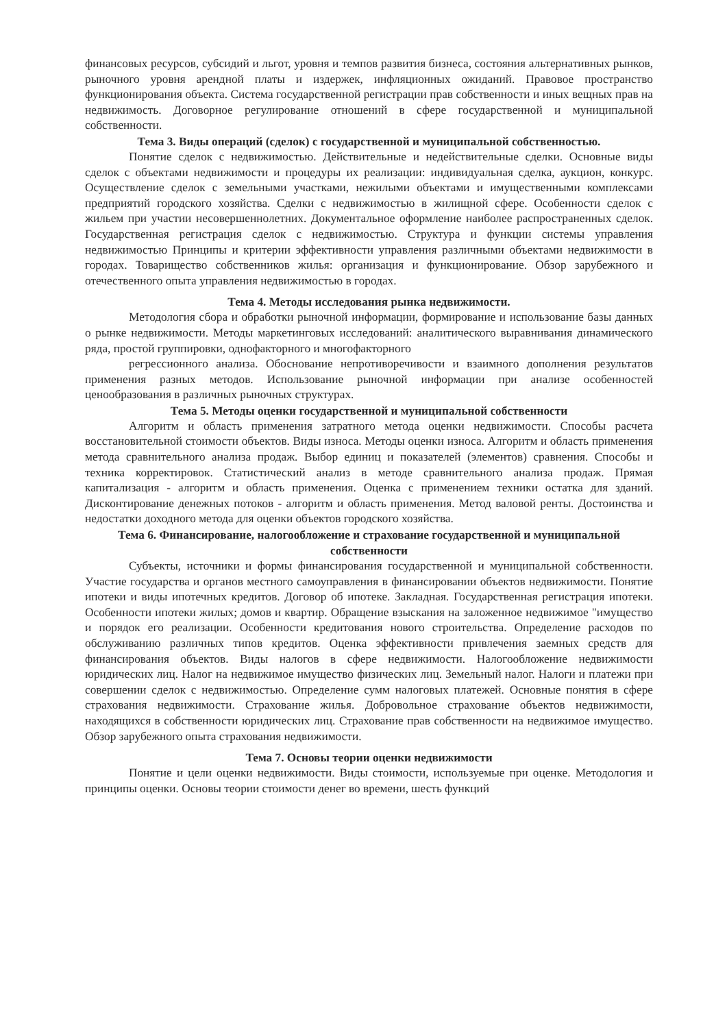финансовых ресурсов, субсидий и льгот, уровня и темпов развития бизнеса, состояния альтернативных рынков, рыночного уровня арендной платы и издержек, инфляционных ожиданий. Правовое пространство функционирования объекта. Система государственной регистрации прав собственности и иных вещных прав на недвижимость. Договорное регулирование отношений в сфере государственной и муниципальной собственности.
Тема 3. Виды операций (сделок) с государственной и муниципальной собственностью.
Понятие сделок с недвижимостью. Действительные и недействительные сделки. Основные виды сделок с объектами недвижимости и процедуры их реализации: индивидуальная сделка, аукцион, конкурс. Осуществление сделок с земельными участками, нежилыми объектами и имущественными комплексами предприятий городского хозяйства. Сделки с недвижимостью в жилищной сфере. Особенности сделок с жильем при участии несовершеннолетних. Документальное оформление наиболее распространенных сделок. Государственная регистрация сделок с недвижимостью. Структура и функции системы управления недвижимостью Принципы и критерии эффективности управления различными объектами недвижимости в городах. Товарищество собственников жилья: организация и функционирование. Обзор зарубежного и отечественного опыта управления недвижимостью в городах.
Тема 4. Методы исследования рынка недвижимости.
Методология сбора и обработки рыночной информации, формирование и использование базы данных о рынке недвижимости. Методы маркетинговых исследований: аналитического выравнивания динамического ряда, простой группировки, однофакторного и многофакторного
регрессионного анализа. Обоснование непротиворечивости и взаимного дополнения результатов применения разных методов. Использование рыночной информации при анализе особенностей ценообразования в различных рыночных структурах.
Тема 5. Методы оценки государственной и муниципальной собственности
Алгоритм и область применения затратного метода оценки недвижимости. Способы расчета восстановительной стоимости объектов. Виды износа. Методы оценки износа. Алгоритм и область применения метода сравнительного анализа продаж. Выбор единиц и показателей (элементов) сравнения. Способы и техника корректировок. Статистический анализ в методе сравнительного анализа продаж. Прямая капитализация - алгоритм и область применения. Оценка с применением техники остатка для зданий. Дисконтирование денежных потоков - алгоритм и область применения. Метод валовой ренты. Достоинства и недостатки доходного метода для оценки объектов городского хозяйства.
Тема 6. Финансирование, налогообложение и страхование государственной и муниципальной собственности
Субъекты, источники и формы финансирования государственной и муниципальной собственности. Участие государства и органов местного самоуправления в финансировании объектов недвижимости. Понятие ипотеки и виды ипотечных кредитов. Договор об ипотеке. Закладная. Государственная регистрация ипотеки. Особенности ипотеки жилых; домов и квартир. Обращение взыскания на заложенное недвижимое "имущество и порядок его реализации. Особенности кредитования нового строительства. Определение расходов по обслуживанию различных типов кредитов. Оценка эффективности привлечения заемных средств для финансирования объектов. Виды налогов в сфере недвижимости. Налогообложение недвижимости юридических лиц. Налог на недвижимое имущество физических лиц. Земельный налог. Налоги и платежи при совершении сделок с недвижимостью. Определение сумм налоговых платежей. Основные понятия в сфере страхования недвижимости. Страхование жилья. Добровольное страхование объектов недвижимости, находящихся в собственности юридических лиц. Страхование прав собственности на недвижимое имущество. Обзор зарубежного опыта страхования недвижимости.
Тема 7. Основы теории оценки недвижимости
Понятие и цели оценки недвижимости. Виды стоимости, используемые при оценке. Методология и принципы оценки. Основы теории стоимости денег во времени, шесть функций